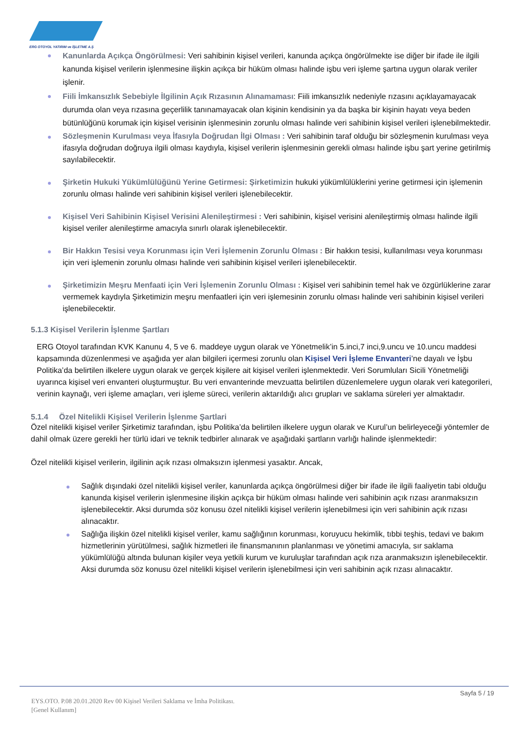ERG OTOYOL YATIRIM ve İŞLETME A.Ş
Kanunlarda Açıkça Öngörülmesi: Veri sahibinin kişisel verileri, kanunda açıkça öngörülmekte ise diğer bir ifade ile ilgili kanunda kişisel verilerin işlenmesine ilişkin açıkça bir hüküm olması halinde işbu veri işleme şartına uygun olarak veriler işlenir.
Fiili İmkansızlık Sebebiyle İlgilinin Açık Rızasının Alınamaması: Fiili imkansızlık nedeniyle rızasını açıklayamayacak durumda olan veya rızasına geçerlilik tanınamayacak olan kişinin kendisinin ya da başka bir kişinin hayatı veya beden bütünlüğünü korumak için kişisel verisinin işlenmesinin zorunlu olması halinde veri sahibinin kişisel verileri işlenebilmektedir.
Sözleşmenin Kurulması veya İfasıyla Doğrudan İlgi Olması : Veri sahibinin taraf olduğu bir sözleşmenin kurulması veya ifasıyla doğrudan doğruya ilgili olması kaydıyla, kişisel verilerin işlenmesinin gerekli olması halinde işbu şart yerine getirilmiş sayılabilecektir.
Şirketin Hukuki Yükümlülüğünü Yerine Getirmesi: Şirketimizin hukuki yükümlülüklerini yerine getirmesi için işlemenin zorunlu olması halinde veri sahibinin kişisel verileri işlenebilecektir.
Kişisel Veri Sahibinin Kişisel Verisini Alenileştirmesi : Veri sahibinin, kişisel verisini alenileştirmiş olması halinde ilgili kişisel veriler alenileştirme amacıyla sınırlı olarak işlenebilecektir.
Bir Hakkın Tesisi veya Korunması için Veri İşlemenin Zorunlu Olması : Bir hakkın tesisi, kullanılması veya korunması için veri işlemenin zorunlu olması halinde veri sahibinin kişisel verileri işlenebilecektir.
Şirketimizin Meşru Menfaati için Veri İşlemenin Zorunlu Olması : Kişisel veri sahibinin temel hak ve özgürlüklerine zarar vermemek kaydıyla Şirketimizin meşru menfaatleri için veri işlemesinin zorunlu olması halinde veri sahibinin kişisel verileri işlenebilecektir.
5.1.3 Kişisel Verilerin İşlenme Şartları
ERG Otoyol tarafından KVK Kanunu 4, 5 ve 6. maddeye uygun olarak ve Yönetmelik’in 5.inci,7 inci,9.uncu ve 10.uncu maddesi kapsamında düzenlenmesi ve aşağıda yer alan bilgileri içermesi zorunlu olan Kişisel Veri İşleme Envanteri’ne dayalı ve İşbu Politika’da belirtilen ilkelere uygun olarak ve gerçek kişilere ait kişisel verileri işlenmektedir. Veri Sorumluları Sicili Yönetmeliği uyarınca kişisel veri envanteri oluşturmuştur. Bu veri envanterinde mevzuatta belirtilen düzenlemelere uygun olarak veri kategorileri, verinin kaynağı, veri işleme amaçları, veri işleme süreci, verilerin aktarıldığı alıcı grupları ve saklama süreleri yer almaktadır.
5.1.4 Özel Nitelikli Kişisel Verilerin İşlenme Şartlari
Özel nitelikli kişisel veriler Şirketimiz tarafından, işbu Politika’da belirtilen ilkelere uygun olarak ve Kurul’un belirleyeceği yöntemler de dahil olmak üzere gerekli her türlü idari ve teknik tedbirler alınarak ve aşağıdaki şartların varlığı halinde işlenmektedir:
Özel nitelikli kişisel verilerin, ilgilinin açık rızası olmaksızın işlenmesi yasaktır. Ancak,
Sağlık dışındaki özel nitelikli kişisel veriler, kanunlarda açıkça öngörülmesi diğer bir ifade ile ilgili faaliyetin tabi olduğu kanunda kişisel verilerin işlenmesine ilişkin açıkça bir hüküm olması halinde veri sahibinin açık rızası aranmaksızın işlenebilecektir. Aksi durumda söz konusu özel nitelikli kişisel verilerin işlenebilmesi için veri sahibinin açık rızası alınacaktır.
Sağlığa ilişkin özel nitelikli kişisel veriler, kamu sağlığının korunması, koruyucu hekimlik, tıbbi teşhis, tedavi ve bakım hizmetlerinin yürütülmesi, sağlık hizmetleri ile finansmanının planlanması ve yönetimi amacıyla, sır saklama yükümlülüğü altında bulunan kişiler veya yetkili kurum ve kuruluşlar tarafından açık rıza aranmaksızın işlenebilecektir. Aksi durumda söz konusu özel nitelikli kişisel verilerin işlenebilmesi için veri sahibinin açık rızası alınacaktır.
Sayfa 5 / 19
EYS.OTO. P.08 20.01.2020 Rev 00 Kişisel Verileri Saklama ve İmha Politikası.
[Genel Kullanım]